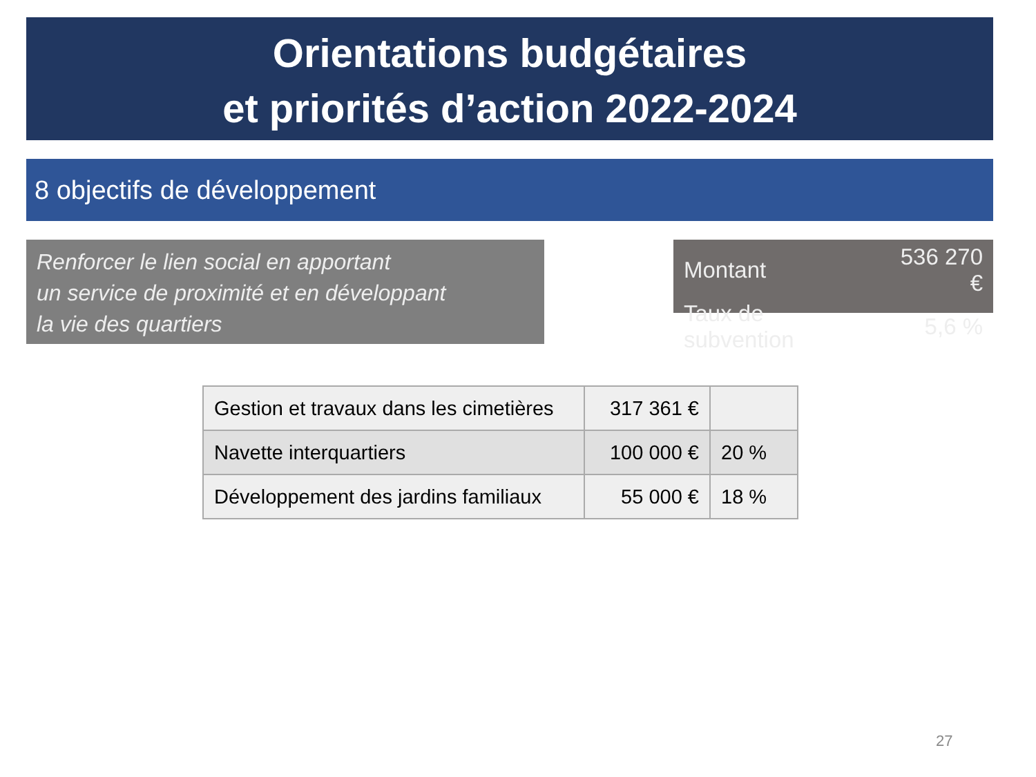Orientations budgétaires
et priorités d’action 2022-2024
8 objectifs de développement
Renforcer le lien social en apportant
un service de proximité et en développant
la vie des quartiers
| Montant | 536 270 € |
| Taux de subvention | 5,6 % |
| Gestion et travaux dans les cimetières | 317 361 € | |
| Navette interquartiers | 100 000 € | 20 % |
| Développement des jardins familiaux | 55 000 € | 18 % |
27